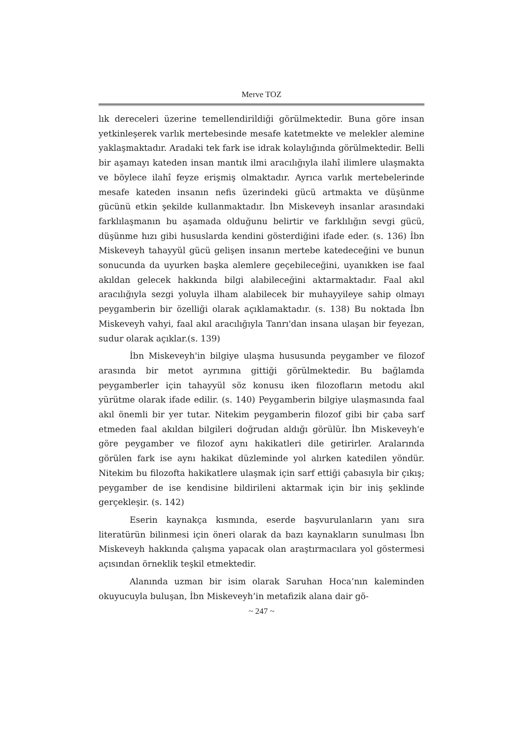Merve TOZ
lık dereceleri üzerine temellendirildiği görülmektedir. Buna göre in­san yetkinleşerek varlık mertebesinde mesafe katetmekte ve melek­ler alemine yaklaşmaktadır. Aradaki tek fark ise idrak kolaylığında görülmektedir. Belli bir aşamayı kateden insan mantık ilmi aracılı­ğıyla ilahî ilimlere ulaşmakta ve böylece ilahî feyze erişmiş olmakta­dır. Ayrıca varlık mertebelerinde mesafe kateden insanın nefis üze­rindeki gücü artmakta ve düşünme gücünü etkin şekilde kullan­maktadır. İbn Miskeveyh insanlar arasındaki farklılaşmanın bu aşamada olduğunu belirtir ve farklılığın sevgi gücü, düşünme hızı gibi hususlarda kendini gösterdiğini ifade eder. (s. 136) İbn Miske­veyh tahayyül gücü gelişen insanın mertebe katedeceğini ve bunun sonucunda da uyurken başka alemlere geçebileceğini, uyanıkken ise faal akıldan gelecek hakkında bilgi alabileceğini aktarmaktadır. Faal akıl aracılığıyla sezgi yoluyla ilham alabilecek bir muhayyileye sahip olmayı peygamberin bir özelliği olarak açıklamaktadır. (s. 138) Bu noktada İbn Miskeveyh vahyi, faal akıl aracılığıyla Tanrı'dan in­sana ulaşan bir feyezan, sudur olarak açıklar.(s. 139)
İbn Miskeveyh'in bilgiye ulaşma hususunda peygamber ve fi­lozof arasında bir metot ayrımına gittiği görülmektedir. Bu bağlam­da peygamberler için tahayyül söz konusu iken filozofların metodu akıl yürütme olarak ifade edilir. (s. 140) Peygamberin bilgiye ulaş­masında faal akıl önemli bir yer tutar. Nitekim peygamberin filozof gibi bir çaba sarf etmeden faal akıldan bilgileri doğrudan aldığı gö­rülür. İbn Miskeveyh'e göre peygamber ve filozof aynı hakikatleri dile getirirler. Aralarında görülen fark ise aynı hakikat düzleminde yol alırken katedilen yöndür. Nitekim bu filozofta hakikatlere ulaş­mak için sarf ettiği çabasıyla bir çıkış; peygamber de ise kendisine bildirileni aktarmak için bir iniş şeklinde gerçekleşir. (s. 142)
Eserin kaynakça kısmında, eserde başvurulanların yanı sıra literatürün bilinmesi için öneri olarak da bazı kaynakların sunul­ması İbn Miskeveyh hakkında çalışma yapacak olan araştırmacılara yol göstermesi açısından örneklik teşkil etmektedir.
Alanında uzman bir isim olarak Saruhan Hoca’nın kalemin­den okuyucuyla buluşan, İbn Miskeveyh’in metafizik alana dair gö-
~ 247 ~